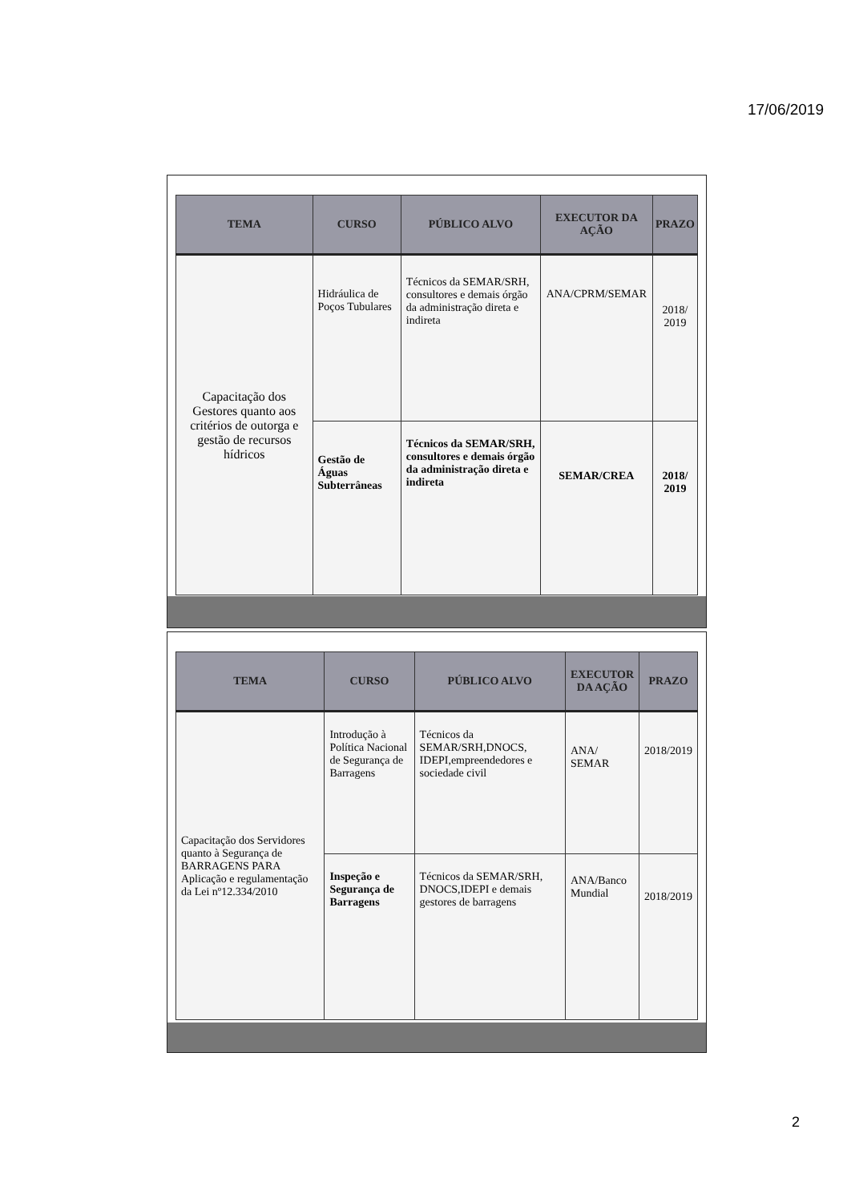17/06/2019
| TEMA | CURSO | PÚBLICO ALVO | EXECUTOR DA AÇÃO | PRAZO |
| --- | --- | --- | --- | --- |
| Capacitação dos Gestores quanto aos critérios de outorga e gestão de recursos hídricos | Hidráulica de Poços Tubulares | Técnicos da SEMAR/SRH, consultores e demais órgão da administração direta e indireta | ANA/CPRM/SEMAR | 2018/ 2019 |
| | Gestão de Águas Subterrâneas | Técnicos da SEMAR/SRH, consultores e demais órgão da administração direta e indireta | SEMAR/CREA | 2018/ 2019 |
| TEMA | CURSO | PÚBLICO ALVO | EXECUTOR DA AÇÃO | PRAZO |
| --- | --- | --- | --- | --- |
| Capacitação dos Servidores quanto à Segurança de BARRAGENS PARA Aplicação e regulamentação da Lei nº12.334/2010 | Introdução à Política Nacional de Segurança de Barragens | Técnicos da SEMAR/SRH,DNOCS, IDEPI,empreendedores e sociedade civil | ANA/ SEMAR | 2018/2019 |
| | Inspeção e Segurança de Barragens | Técnicos da SEMAR/SRH, DNOCS,IDEPI e demais gestores de barragens | ANA/Banco Mundial | 2018/2019 |
2